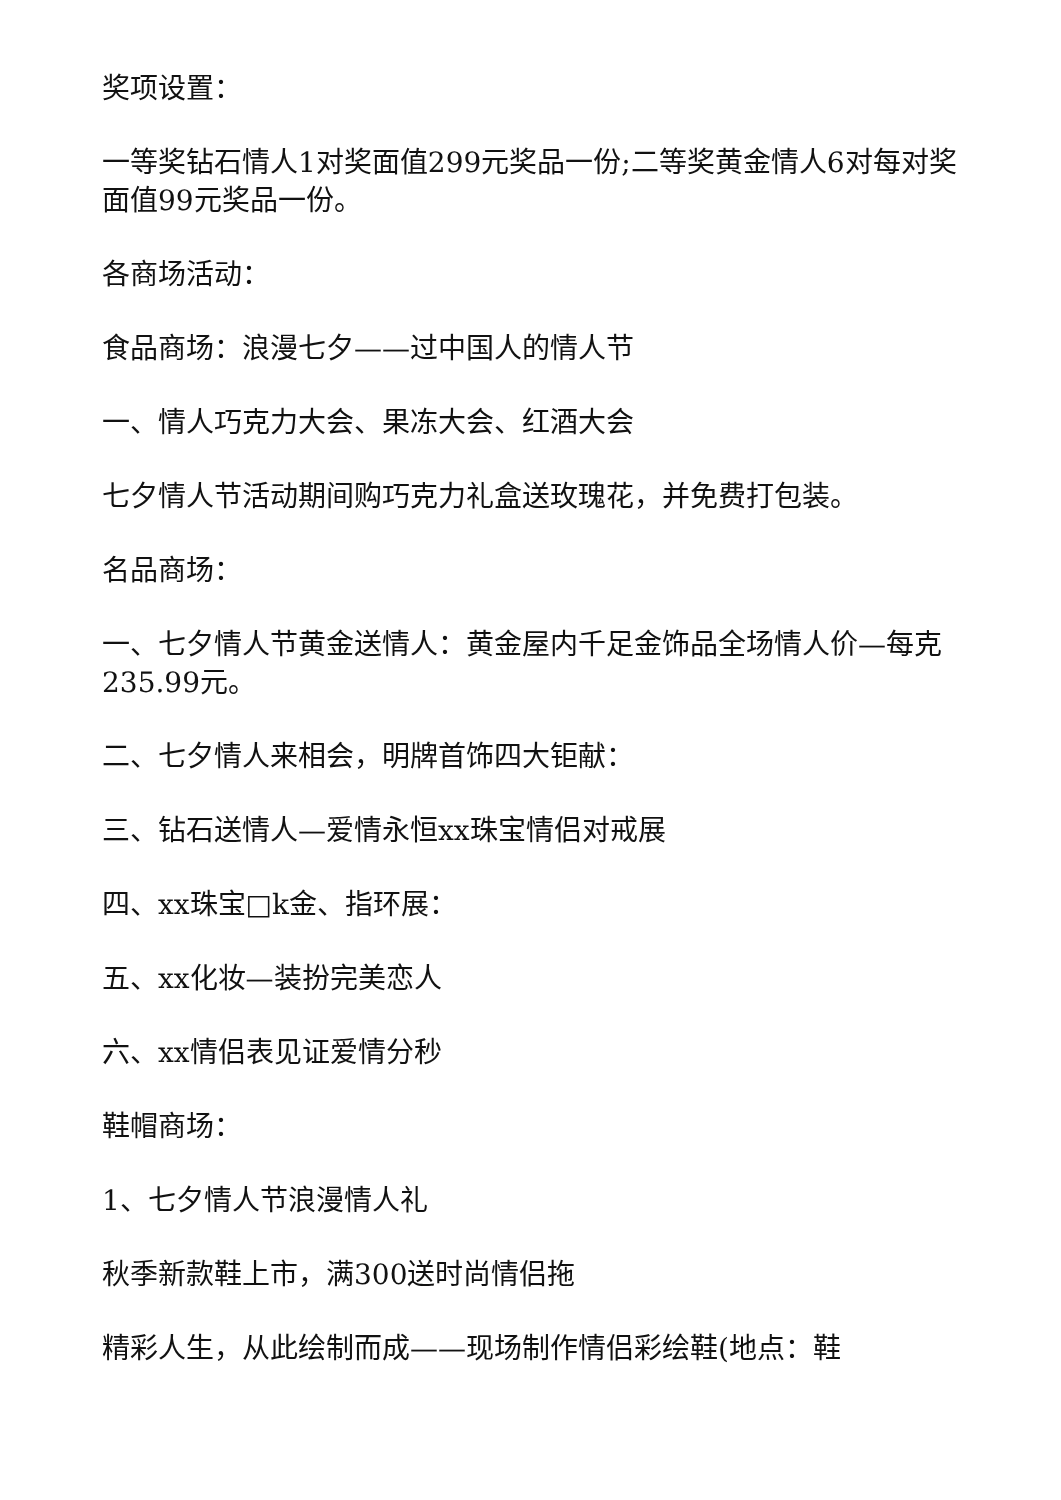奖项设置：
一等奖钻石情人1对奖面值299元奖品一份;二等奖黄金情人6对每对奖面值99元奖品一份。
各商场活动：
食品商场：浪漫七夕——过中国人的情人节
一、情人巧克力大会、果冻大会、红酒大会
七夕情人节活动期间购巧克力礼盒送玫瑰花，并免费打包装。
名品商场：
一、七夕情人节黄金送情人：黄金屋内千足金饰品全场情人价—每克235.99元。
二、七夕情人来相会，明牌首饰四大钜献：
三、钻石送情人—爱情永恒xx珠宝情侣对戒展
四、xx珠宝□k金、指环展：
五、xx化妆—装扮完美恋人
六、xx情侣表见证爱情分秒
鞋帽商场：
1、七夕情人节浪漫情人礼
秋季新款鞋上市，满300送时尚情侣拖
精彩人生，从此绘制而成——现场制作情侣彩绘鞋(地点：鞋